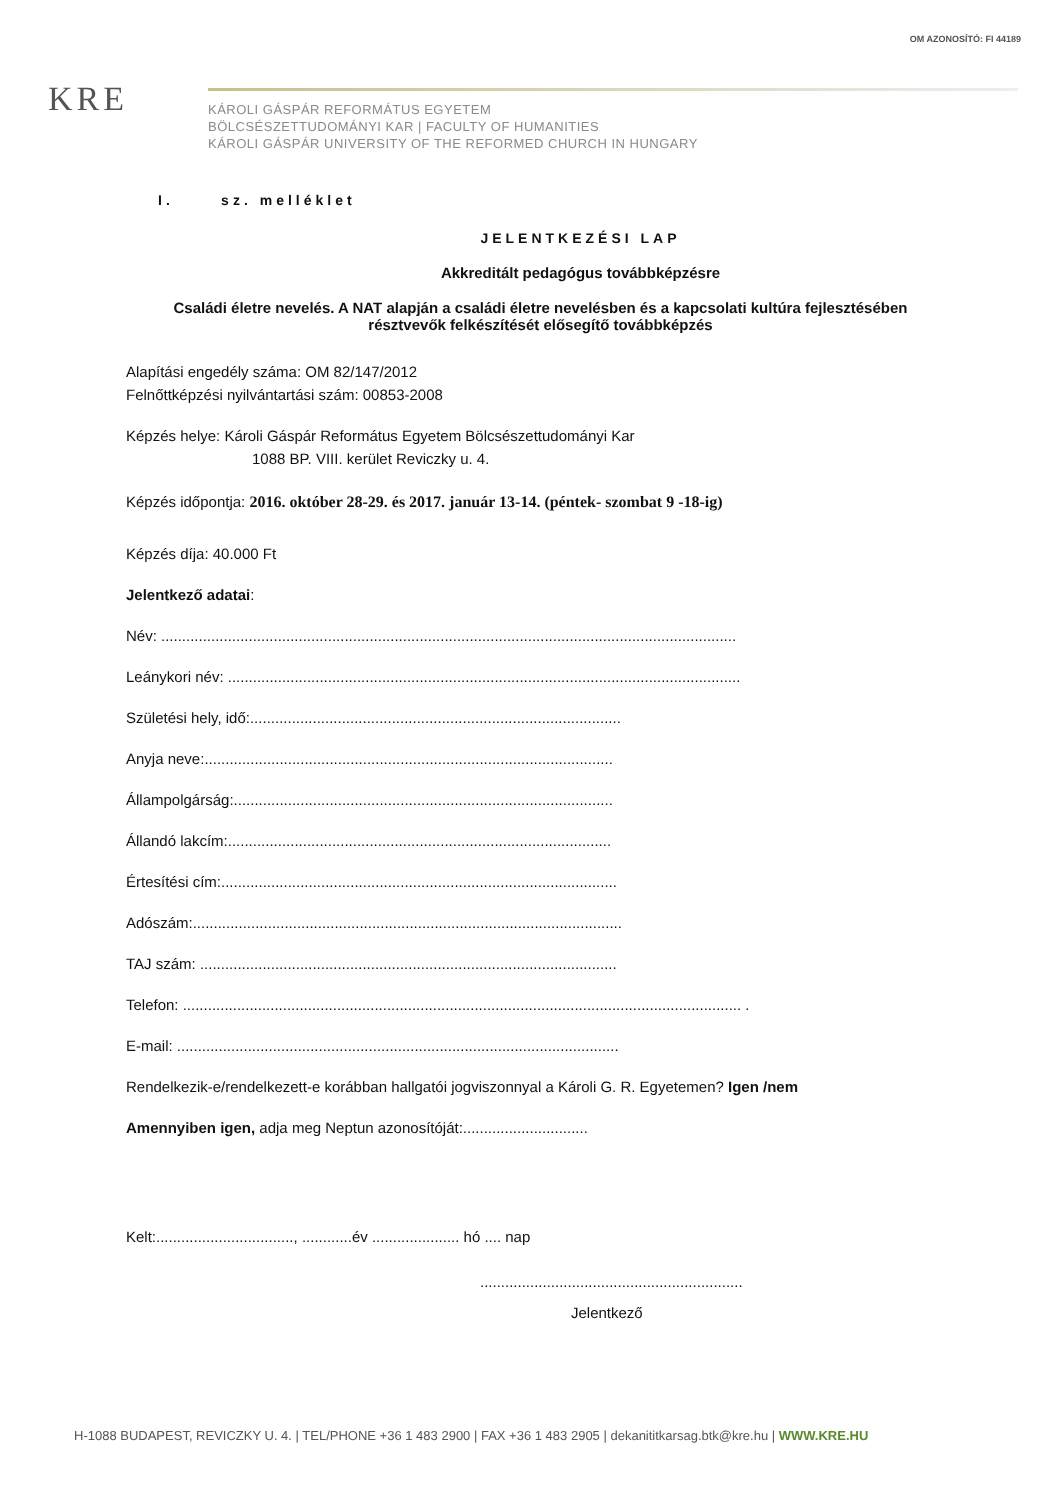OM AZONOSÍTÓ: FI 44189
KRE
KÁROLI GÁSPÁR REFORMÁTUS EGYETEM
BÖLCSÉSZETTUDOMÁNYI KAR | FACULTY OF HUMANITIES
KÁROLI GÁSPÁR UNIVERSITY OF THE REFORMED CHURCH IN HUNGARY
I. sz. melléklet
JELENTKEZÉSI LAP
Akkreditált pedagógus továbbképzésre
Családi életre nevelés. A NAT alapján a családi életre nevelésben és a kapcsolati kultúra fejlesztésében résztvevők felkészítését elősegítő továbbképzés
Alapítási engedély száma: OM 82/147/2012
Felnőttképzési nyilvántartási szám: 00853-2008
Képzés helye: Károli Gáspár Református Egyetem Bölcsészettudományi Kar
1088 BP. VIII. kerület Reviczky u. 4.
Képzés időpontja: 2016. október 28-29. és 2017. január 13-14. (péntek- szombat 9 -18-ig)
Képzés díja: 40.000 Ft
Jelentkező adatai:
Név: ..........................................................................................................................................
Leánykori név: ...........................................................................................................................
Születési hely, idő:.........................................................................................
Anyja neve:..................................................................................................
Állampolgárság:...........................................................................................
Állandó lakcím:............................................................................................
Értesítési cím:...............................................................................................
Adószám:.......................................................................................................
TAJ szám: ....................................................................................................
Telefon: ...................................................................................................................................... .
E-mail: ..........................................................................................................
Rendelkezik-e/rendelkezett-e korábban hallgatói jogviszonnyal a Károli G. R. Egyetemen? Igen /nem
Amennyiben igen, adja meg Neptun azonosítóját:..............................
Kelt:................................., ............év ..................... hó .... nap
...............................................................
Jelentkező
H-1088 BUDAPEST, REVICZKY U. 4. | TEL/PHONE +36 1 483 2900 | FAX +36 1 483 2905 | dekanititkarsag.btk@kre.hu | WWW.KRE.HU